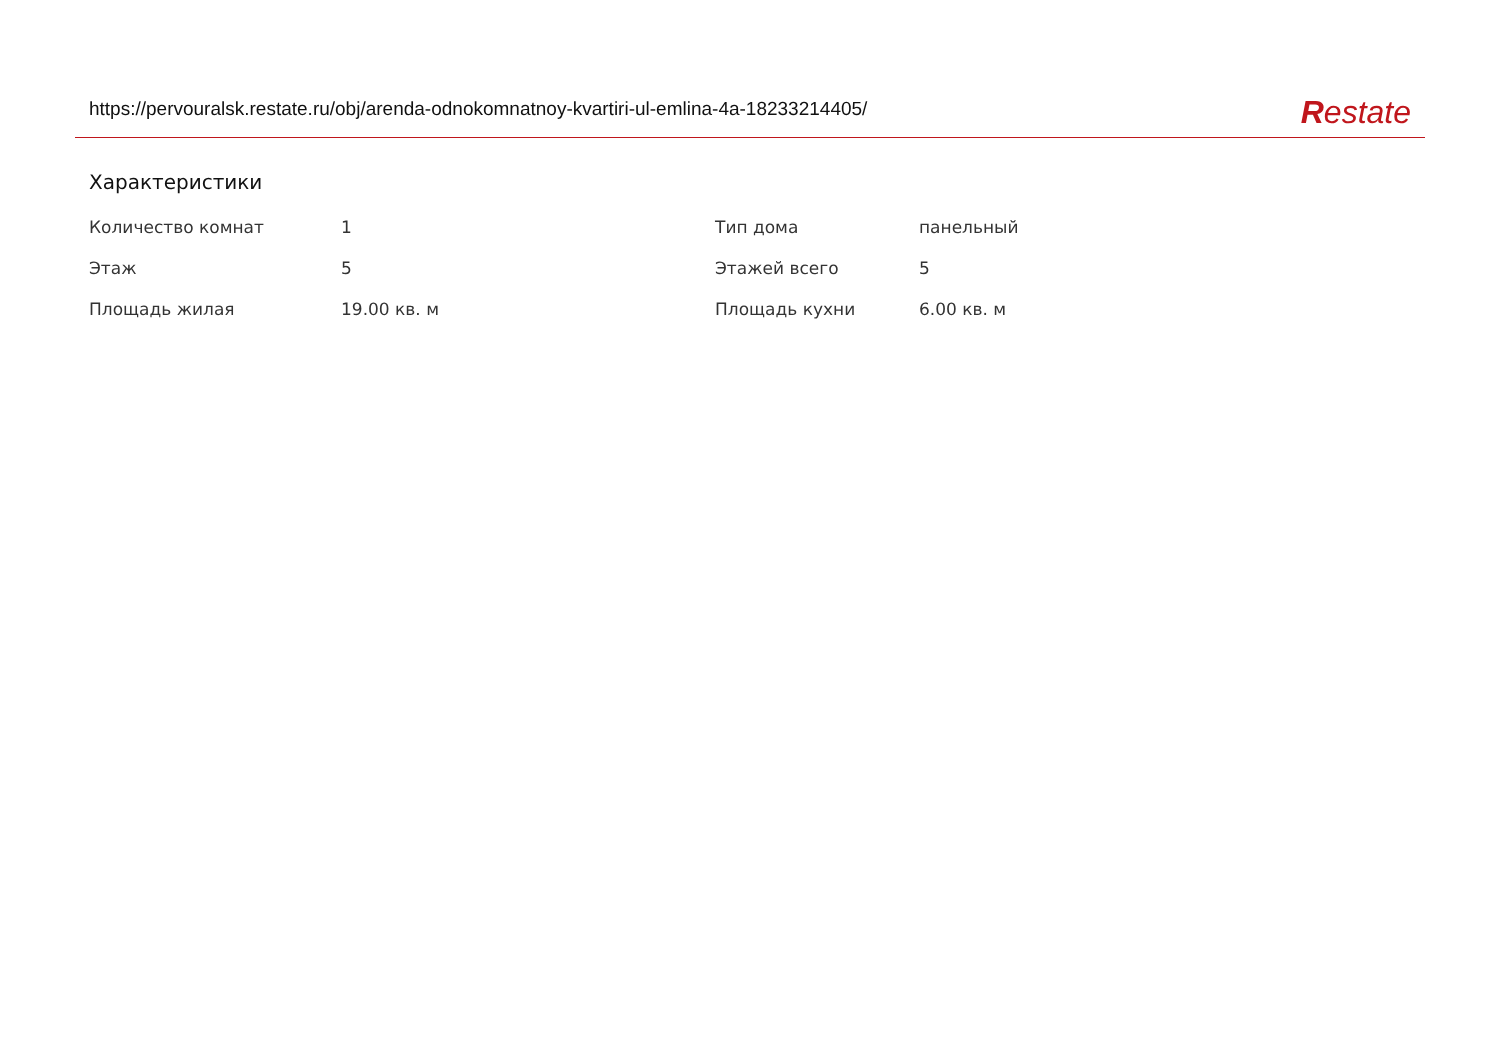https://pervouralsk.restate.ru/obj/arenda-odnokomnatnoy-kvartiri-ul-emlina-4a-18233214405/
Restate
Характеристики
| Количество комнат | 1 | Тип дома | панельный |
| Этаж | 5 | Этажей всего | 5 |
| Площадь жилая | 19.00 кв. м | Площадь кухни | 6.00 кв. м |